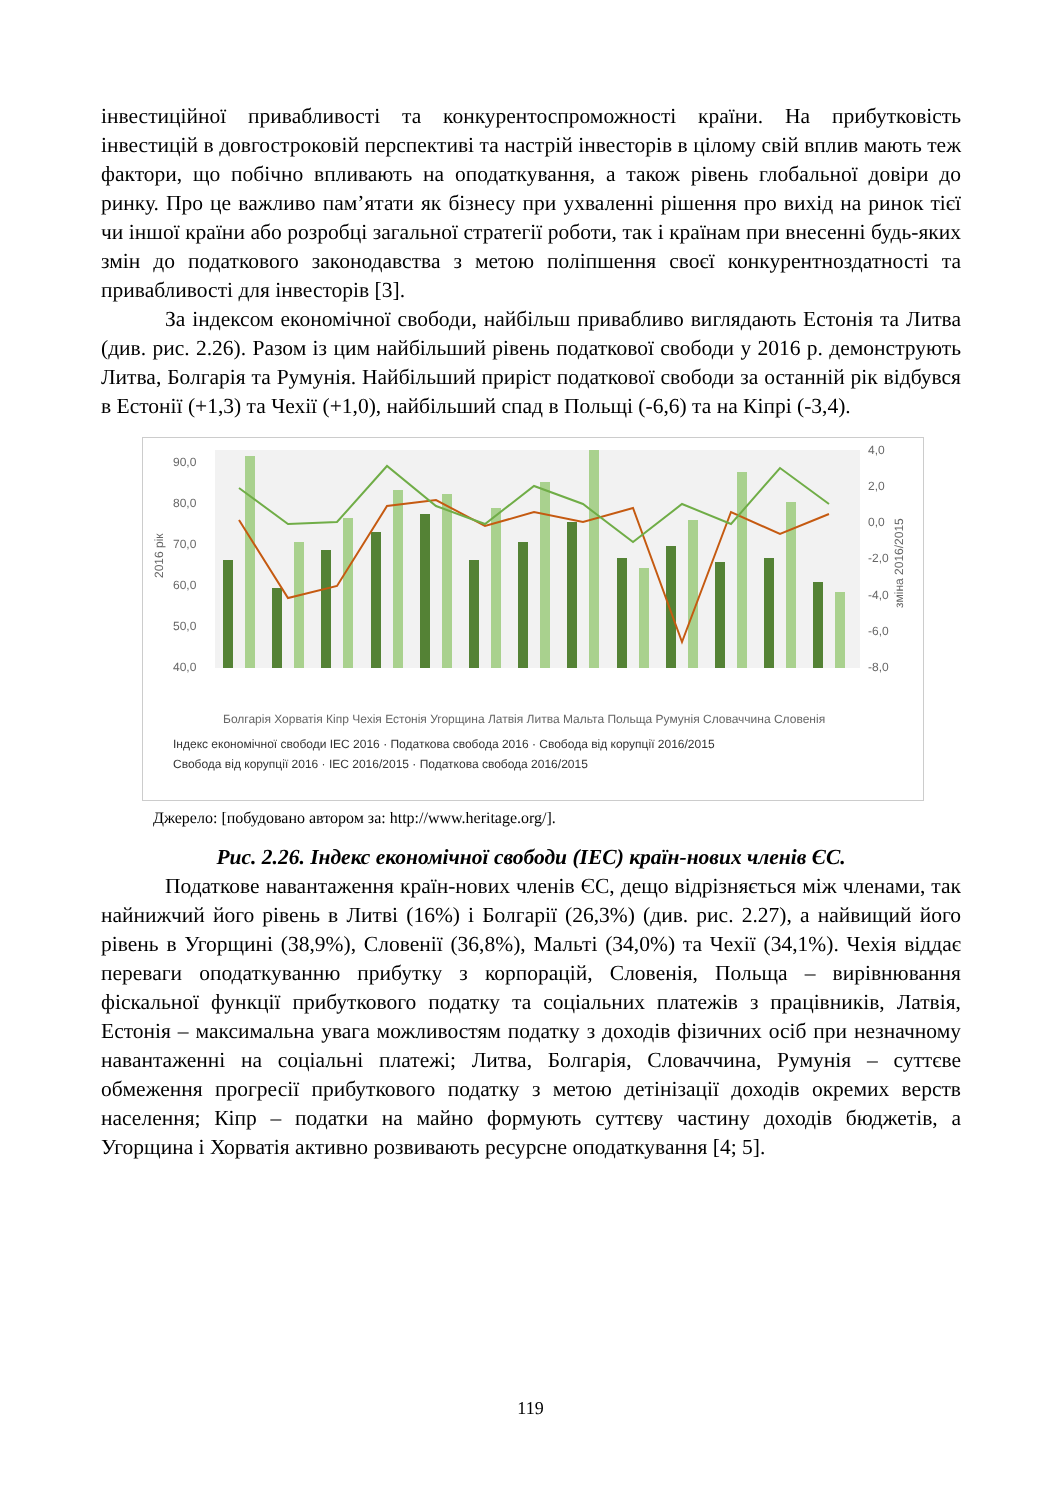інвестиційної привабливості та конкурентоспроможності країни. На прибутковість інвестицій в довгостроковій перспективі та настрій інвесторів в цілому свій вплив мають теж фактори, що побічно впливають на оподаткування, а також рівень глобальної довіри до ринку. Про це важливо пам’ятати як бізнесу при ухваленні рішення про вихід на ринок тієї чи іншої країни або розробці загальної стратегії роботи, так і країнам при внесенні будь-яких змін до податкового законодавства з метою поліпшення своєї конкурентноздатності та привабливості для інвесторів [3].
За індексом економічної свободи, найбільш привабливо виглядають Естонія та Литва (див. рис. 2.26). Разом із цим найбільший рівень податкової свободи у 2016 р. демонструють Литва, Болгарія та Румунія. Найбільший приріст податкової свободи за останній рік відбувся в Естонії (+1,3) та Чехії (+1,0), найбільший спад в Польщі (-6,6) та на Кіпрі (-3,4).
90,0
80,0
70,0
60,0
50,0
40,0
4,0
2,0
0,0
-2,0
-4,0
-6,0
-8,0
2016 рік
зміна 2016/2015
Індекс економічної свободи ІЕС 2016 · Податкова свобода 2016 · Свобода від корупції 2016/2015
Свобода від корупції 2016 · ІЕС 2016/2015 · Податкова свобода 2016/2015
Болгарія Хорватія Кіпр Чехія Естонія Угорщина Латвія Литва Мальта Польща Румунія Словаччина Словенія
Джерело: [побудовано автором за: http://www.heritage.org/].
Рис. 2.26. Індекс економічної свободи (ІЕС) країн-нових членів ЄС.
Податкове навантаження країн-нових членів ЄС, дещо відрізняється між членами, так найнижчий його рівень в Литві (16%) і Болгарії (26,3%) (див. рис. 2.27), а найвищий його рівень в Угорщині (38,9%), Словенії (36,8%), Мальті (34,0%) та Чехії (34,1%). Чехія віддає переваги оподаткуванню прибутку з корпорацій, Словенія, Польща – вирівнювання фіскальної функції прибуткового податку та соціальних платежів з працівників, Латвія, Естонія – максимальна увага можливостям податку з доходів фізичних осіб при незначному навантаженні на соціальні платежі; Литва, Болгарія, Словаччина, Румунія – суттєве обмеження прогресії прибуткового податку з метою детінізації доходів окремих верств населення; Кіпр – податки на майно формують суттєву частину доходів бюджетів, а Угорщина і Хорватія активно розвивають ресурсне оподаткування [4; 5].
119